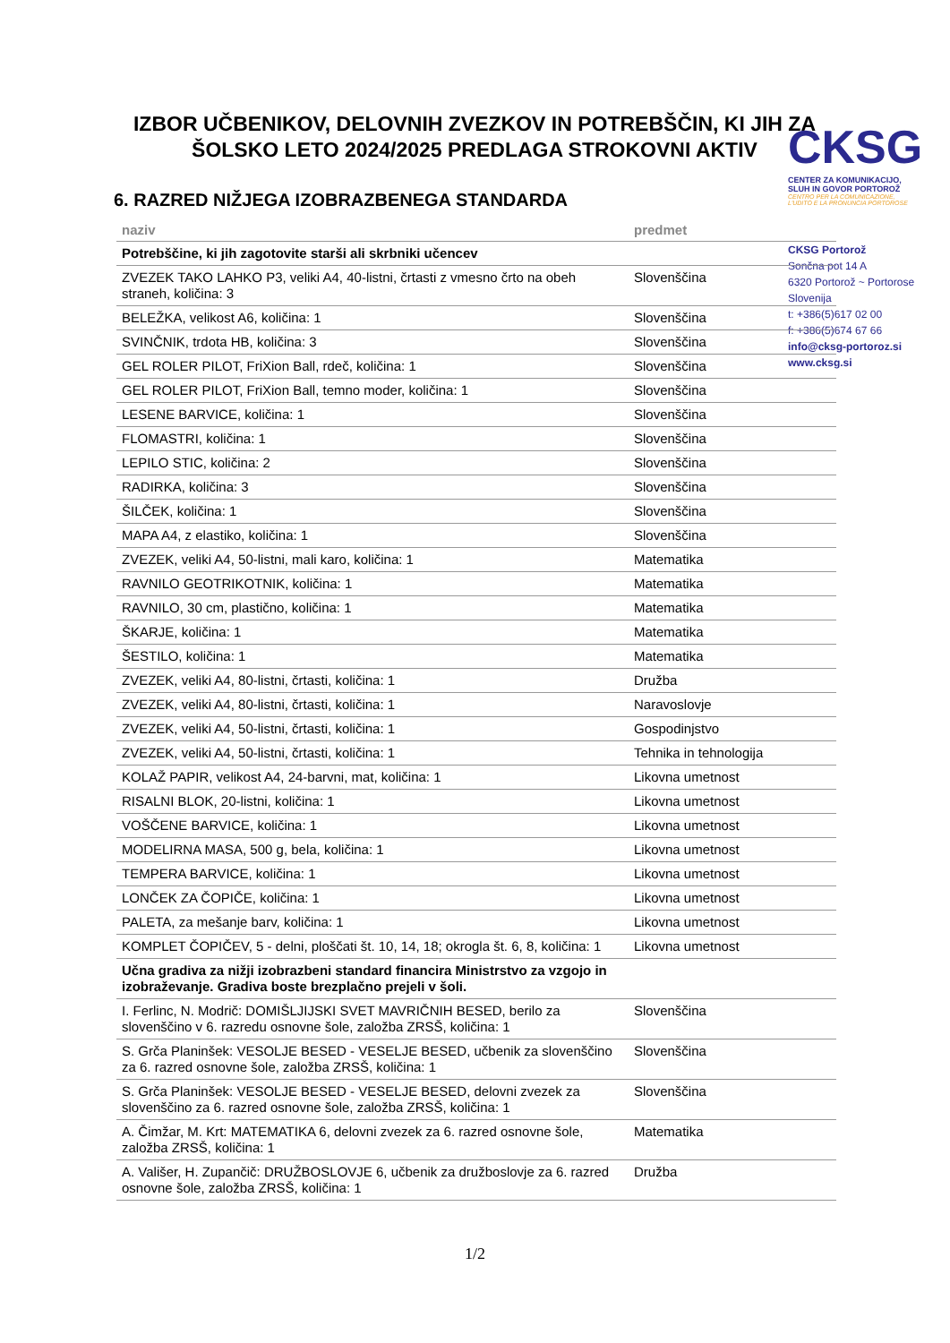IZBOR UČBENIKOV, DELOVNIH ZVEZKOV IN POTREBŠČIN, KI JIH ZA ŠOLSKO LETO 2024/2025 PREDLAGA STROKOVNI AKTIV
CKSG
CENTER ZA KOMUNIKACIJO,
SLUH IN GOVOR PORTOROŽ
CENTRO PER LA COMUNICAZIONE,
L'UDITO E LA PRONUNCIA PORTOROSE
CKSG Portorož
Sončna pot 14 A
6320 Portorož ~ Portorose
Slovenija
t: +386(5)617 02 00
f: +386(5)674 67 66
info@cksg-portoroz.si
www.cksg.si
6. RAZRED NIŽJEGA IZOBRAZBENEGA STANDARDA
| naziv | predmet |
| --- | --- |
| Potrebščine, ki jih zagotovite starši ali skrbniki učencev | |
| ZVEZEK TAKO LAHKO P3, veliki A4, 40-listni, črtasti z vmesno črto na obeh straneh, količina: 3 | Slovenščina |
| BELEŽKA, velikost A6, količina: 1 | Slovenščina |
| SVINČNIK, trdota HB, količina: 3 | Slovenščina |
| GEL ROLER PILOT, FriXion Ball, rdeč, količina: 1 | Slovenščina |
| GEL ROLER PILOT, FriXion Ball, temno moder, količina: 1 | Slovenščina |
| LESENE BARVICE, količina: 1 | Slovenščina |
| FLOMASTRI, količina: 1 | Slovenščina |
| LEPILO STIC, količina: 2 | Slovenščina |
| RADIRKA, količina: 3 | Slovenščina |
| ŠILČEK, količina: 1 | Slovenščina |
| MAPA A4, z elastiko, količina: 1 | Slovenščina |
| ZVEZEK, veliki A4, 50-listni, mali karo, količina: 1 | Matematika |
| RAVNILO GEOTRIKOTNIK, količina: 1 | Matematika |
| RAVNILO, 30 cm, plastično, količina: 1 | Matematika |
| ŠKARJE, količina: 1 | Matematika |
| ŠESTILO, količina: 1 | Matematika |
| ZVEZEK, veliki A4, 80-listni, črtasti, količina: 1 | Družba |
| ZVEZEK, veliki A4, 80-listni, črtasti, količina: 1 | Naravoslovje |
| ZVEZEK, veliki A4, 50-listni, črtasti, količina: 1 | Gospodinjstvo |
| ZVEZEK, veliki A4, 50-listni, črtasti, količina: 1 | Tehnika in tehnologija |
| KOLAŽ PAPIR, velikost A4, 24-barvni, mat, količina: 1 | Likovna umetnost |
| RISALNI BLOK, 20-listni, količina: 1 | Likovna umetnost |
| VOŠČENE BARVICE, količina: 1 | Likovna umetnost |
| MODELIRNA MASA, 500 g, bela, količina: 1 | Likovna umetnost |
| TEMPERA BARVICE, količina: 1 | Likovna umetnost |
| LONČEK ZA ČOPIČE, količina: 1 | Likovna umetnost |
| PALETA, za mešanje barv, količina: 1 | Likovna umetnost |
| KOMPLET ČOPIČEV, 5 - delni, ploščati št. 10, 14, 18; okrogla št. 6, 8, količina: 1 | Likovna umetnost |
| Učna gradiva za nižji izobrazbeni standard financira Ministrstvo za vzgojo in izobraževanje. Gradiva boste brezplačno prejeli v šoli. | |
| I. Ferlinc, N. Modrič: DOMIŠLJIJSKI SVET MAVRIČNIH BESED, berilo za slovenščino v 6. razredu osnovne šole, založba ZRSŠ, količina: 1 | Slovenščina |
| S. Grča Planinšek: VESOLJE BESED - VESELJE BESED, učbenik za slovenščino za 6. razred osnovne šole, založba ZRSŠ, količina: 1 | Slovenščina |
| S. Grča Planinšek: VESOLJE BESED - VESELJE BESED, delovni zvezek za slovenščino za 6. razred osnovne šole, založba ZRSŠ, količina: 1 | Slovenščina |
| A. Čimžar, M. Krt: MATEMATIKA 6, delovni zvezek za 6. razred osnovne šole, založba ZRSŠ, količina: 1 | Matematika |
| A. Vališer, H. Zupančič: DRUŽBOSLOVJE 6, učbenik za družboslovje za 6. razred osnovne šole, založba ZRSŠ, količina: 1 | Družba |
1/2